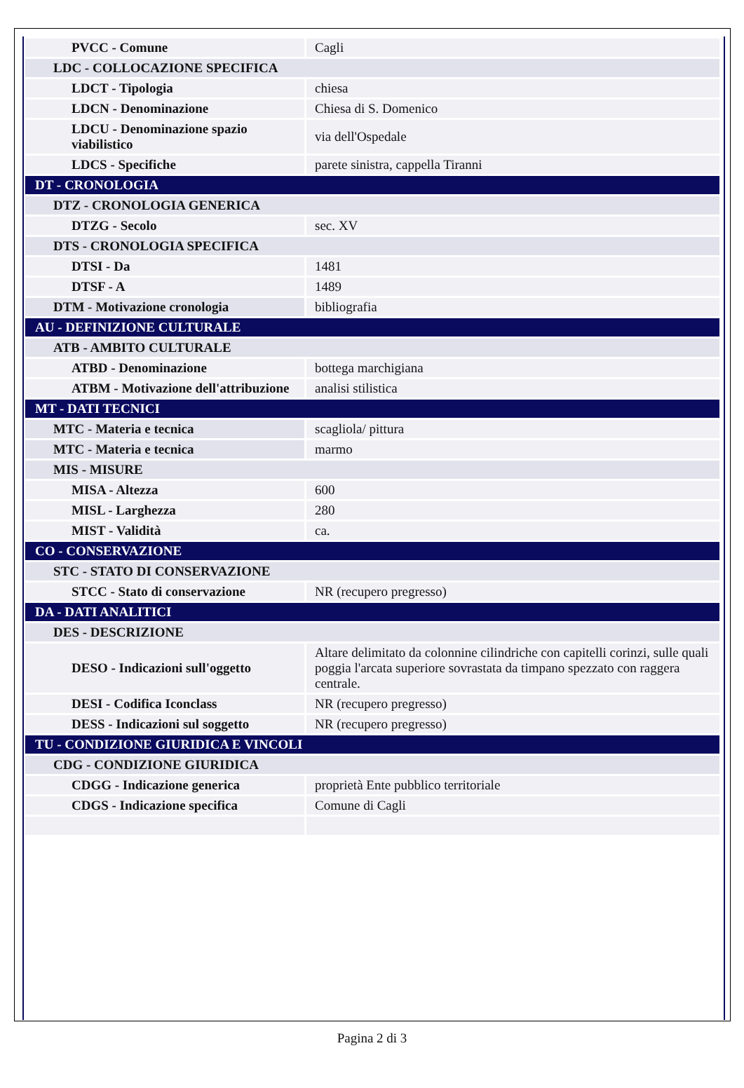| PVCC - Comune | Cagli |
| LDC - COLLOCAZIONE SPECIFICA | |
| LDCT - Tipologia | chiesa |
| LDCN - Denominazione | Chiesa di S. Domenico |
| LDCU - Denominazione spazio viabilistico | via dell'Ospedale |
| LDCS - Specifiche | parete sinistra, cappella Tiranni |
| DT - CRONOLOGIA | |
| DTZ - CRONOLOGIA GENERICA | |
| DTZG - Secolo | sec. XV |
| DTS - CRONOLOGIA SPECIFICA | |
| DTSI - Da | 1481 |
| DTSF - A | 1489 |
| DTM - Motivazione cronologia | bibliografia |
| AU - DEFINIZIONE CULTURALE | |
| ATB - AMBITO CULTURALE | |
| ATBD - Denominazione | bottega marchigiana |
| ATBM - Motivazione dell'attribuzione | analisi stilistica |
| MT - DATI TECNICI | |
| MTC - Materia e tecnica | scagliola/ pittura |
| MTC - Materia e tecnica | marmo |
| MIS - MISURE | |
| MISA - Altezza | 600 |
| MISL - Larghezza | 280 |
| MIST - Validità | ca. |
| CO - CONSERVAZIONE | |
| STC - STATO DI CONSERVAZIONE | |
| STCC - Stato di conservazione | NR (recupero pregresso) |
| DA - DATI ANALITICI | |
| DES - DESCRIZIONE | |
| DESO - Indicazioni sull'oggetto | Altare delimitato da colonnine cilindriche con capitelli corinzi, sulle quali poggia l'arcata superiore sovrastata da timpano spezzato con raggera centrale. |
| DESI - Codifica Iconclass | NR (recupero pregresso) |
| DESS - Indicazioni sul soggetto | NR (recupero pregresso) |
| TU - CONDIZIONE GIURIDICA E VINCOLI | |
| CDG - CONDIZIONE GIURIDICA | |
| CDGG - Indicazione generica | proprietà Ente pubblico territoriale |
| CDGS - Indicazione specifica | Comune di Cagli |
Pagina 2 di 3